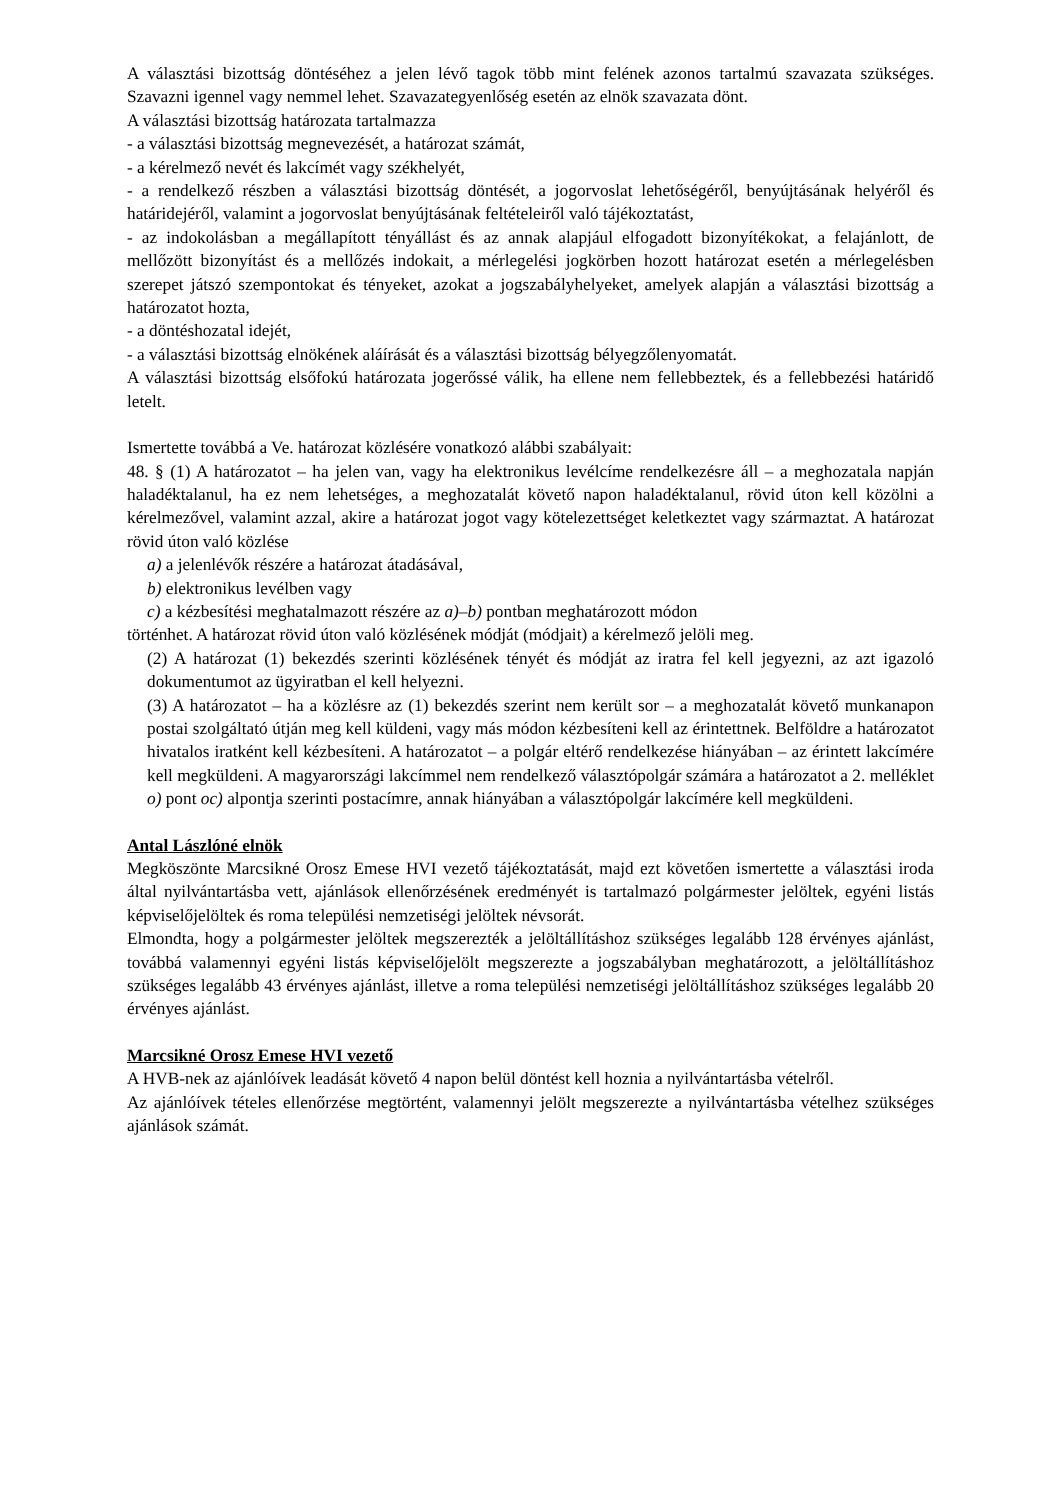A választási bizottság döntéséhez a jelen lévő tagok több mint felének azonos tartalmú szavazata szükséges. Szavazni igennel vagy nemmel lehet. Szavazategyenlőség esetén az elnök szavazata dönt.
A választási bizottság határozata tartalmazza
- a választási bizottság megnevezését, a határozat számát,
- a kérelmező nevét és lakcímét vagy székhelyét,
- a rendelkező részben a választási bizottság döntését, a jogorvoslat lehetőségéről, benyújtásának helyéről és határidejéről, valamint a jogorvoslat benyújtásának feltételeiről való tájékoztatást,
- az indokolásban a megállapított tényállást és az annak alapjául elfogadott bizonyítékokat, a felajánlott, de mellőzött bizonyítást és a mellőzés indokait, a mérlegelési jogkörben hozott határozat esetén a mérlegelésben szerepet játszó szempontokat és tényeket, azokat a jogszabályhelyeket, amelyek alapján a választási bizottság a határozatot hozta,
- a döntéshozatal idejét,
- a választási bizottság elnökének aláírását és a választási bizottság bélyegzőlenyomatát.
A választási bizottság elsőfokú határozata jogerőssé válik, ha ellene nem fellebbeztek, és a fellebbezési határidő letelt.
Ismertette továbbá a Ve. határozat közlésére vonatkozó alábbi szabályait:
48. § (1) A határozatot – ha jelen van, vagy ha elektronikus levélcíme rendelkezésre áll – a meghozatala napján haladéktalanul, ha ez nem lehetséges, a meghozatalát követő napon haladéktalanul, rövid úton kell közölni a kérelmezővel, valamint azzal, akire a határozat jogot vagy kötelezettséget keletkeztet vagy származtat. A határozat rövid úton való közlése
a) a jelenlévők részére a határozat átadásával,
b) elektronikus levélben vagy
c) a kézbesítési meghatalmazott részére az a)–b) pontban meghatározott módon
történhet. A határozat rövid úton való közlésének módját (módjait) a kérelmező jelöli meg.
(2) A határozat (1) bekezdés szerinti közlésének tényét és módját az iratra fel kell jegyezni, az azt igazoló dokumentumot az ügyiratban el kell helyezni.
(3) A határozatot – ha a közlésre az (1) bekezdés szerint nem került sor – a meghozatalát követő munkanapon postai szolgáltató útján meg kell küldeni, vagy más módon kézbesíteni kell az érintettnek. Belföldre a határozatot hivatalos iratként kell kézbesíteni. A határozatot – a polgár eltérő rendelkezése hiányában – az érintett lakcímére kell megküldeni. A magyarországi lakcímmel nem rendelkező választópolgár számára a határozatot a 2. melléklet o) pont oc) alpontja szerinti postacímre, annak hiányában a választópolgár lakcímére kell megküldeni.
Antal Lászlóné elnök
Megköszönte Marcsikné Orosz Emese HVI vezető tájékoztatását, majd ezt követően ismertette a választási iroda által nyilvántartásba vett, ajánlások ellenőrzésének eredményét is tartalmazó polgármester jelöltek, egyéni listás képviselőjelöltek és roma települési nemzetiségi jelöltek névsorát.
Elmondta, hogy a polgármester jelöltek megszerezték a jelöltállításhoz szükséges legalább 128 érvényes ajánlást, továbbá valamennyi egyéni listás képviselőjelölt megszerezte a jogszabályban meghatározott, a jelöltállításhoz szükséges legalább 43 érvényes ajánlást, illetve a roma települési nemzetiségi jelöltállításhoz szükséges legalább 20 érvényes ajánlást.
Marcsikné Orosz Emese HVI vezető
A HVB-nek az ajánlóívek leadását követő 4 napon belül döntést kell hoznia a nyilvántartásba vételről.
Az ajánlóívek tételes ellenőrzése megtörtént, valamennyi jelölt megszerezte a nyilvántartásba vételhez szükséges ajánlások számát.